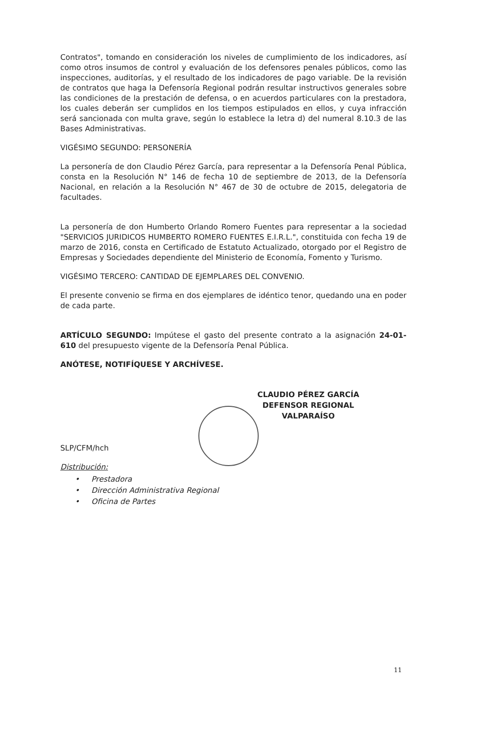Contratos", tomando en consideración los niveles de cumplimiento de los indicadores, así como otros insumos de control y evaluación de los defensores penales públicos, como las inspecciones, auditorías, y el resultado de los indicadores de pago variable. De la revisión de contratos que haga la Defensoría Regional podrán resultar instructivos generales sobre las condiciones de la prestación de defensa, o en acuerdos particulares con la prestadora, los cuales deberán ser cumplidos en los tiempos estipulados en ellos, y cuya infracción será sancionada con multa grave, según lo establece la letra d) del numeral 8.10.3 de las Bases Administrativas.
VIGÉSIMO SEGUNDO: PERSONERÍA
La personería de don Claudio Pérez García, para representar a la Defensoría Penal Pública, consta en la Resolución N° 146 de fecha 10 de septiembre de 2013, de la Defensoría Nacional, en relación a la Resolución N° 467 de 30 de octubre de 2015, delegatoria de facultades.
La personería de don Humberto Orlando Romero Fuentes para representar a la sociedad "SERVICIOS JURIDICOS HUMBERTO ROMERO FUENTES E.I.R.L.", constituida con fecha 19 de marzo de 2016, consta en Certificado de Estatuto Actualizado, otorgado por el Registro de Empresas y Sociedades dependiente del Ministerio de Economía, Fomento y Turismo.
VIGÉSIMO TERCERO: CANTIDAD DE EJEMPLARES DEL CONVENIO.
El presente convenio se firma en dos ejemplares de idéntico tenor, quedando una en poder de cada parte.
ARTÍCULO SEGUNDO: Impútese el gasto del presente contrato a la asignación 24-01-610 del presupuesto vigente de la Defensoría Penal Pública.
ANÓTESE, NOTIFÍQUESE Y ARCHÍVESE.
CLAUDIO PÉREZ GARCÍA
DEFENSOR REGIONAL
VALPARAÍSO
SLP/CFM/hch
Distribución:
• Prestadora
• Dirección Administrativa Regional
• Oficina de Partes
11